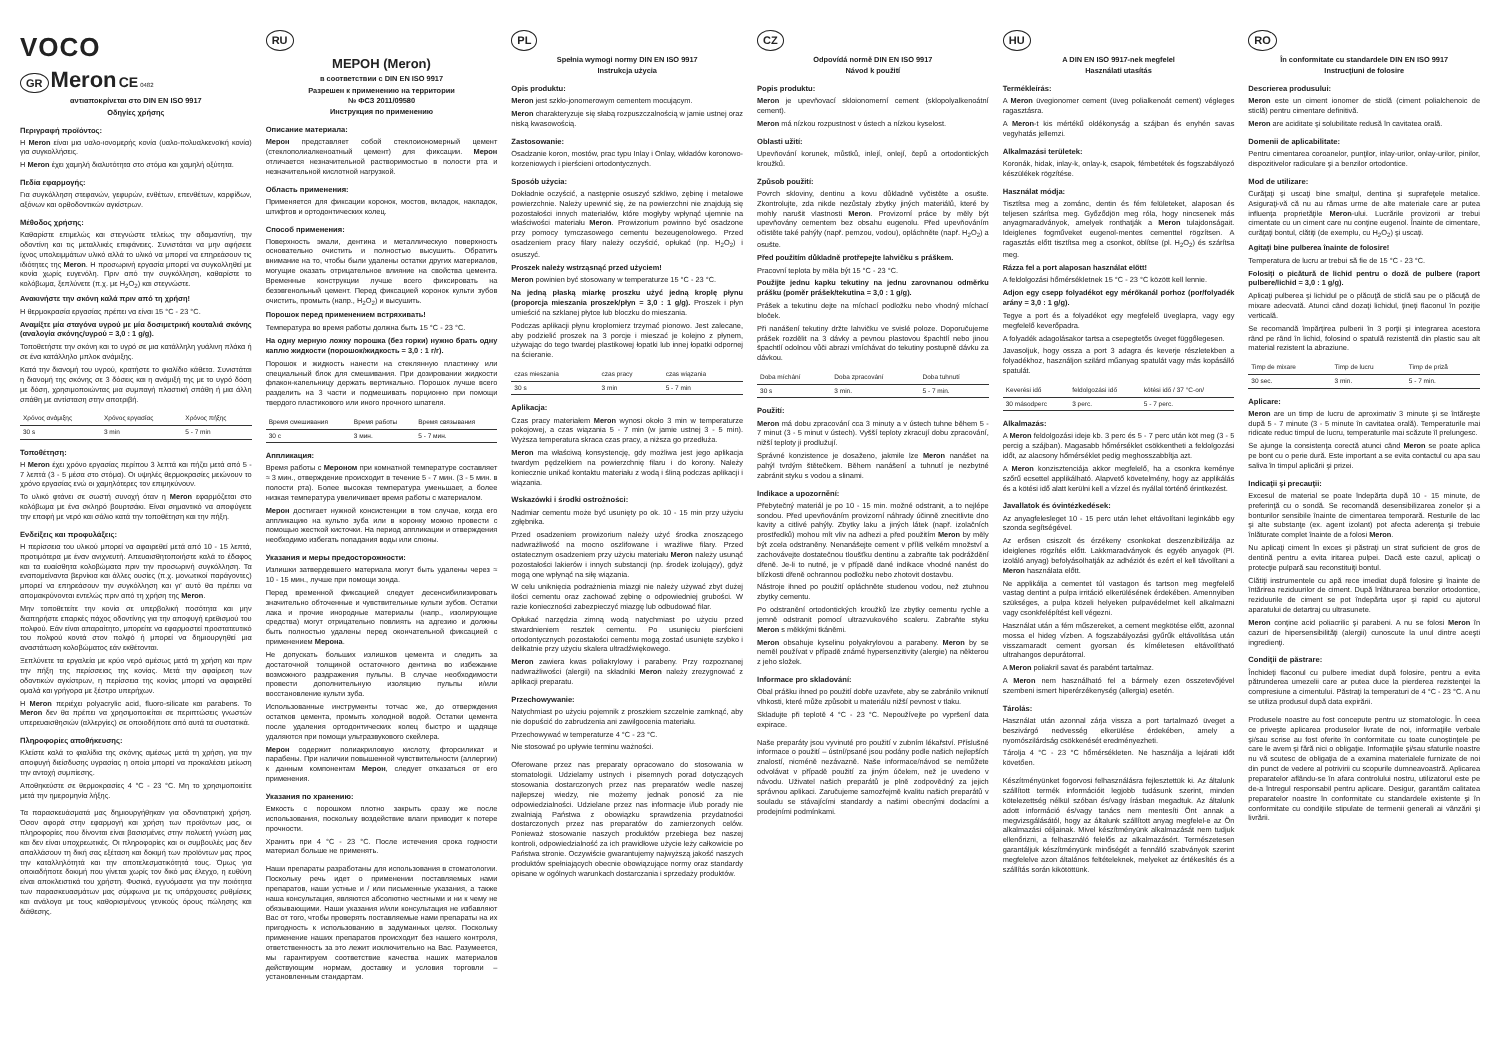VOCO
GR Meron CE 0482
αντιαποκρίνεται στο DIN EN ISO 9917
Οδηγίες χρήσης
Περιγραφή προϊόντος:
Η Meron είναι μια υαλο-ιονομερής κονία (υαλο-πολυαλκενοϊκή κονία) για συγκολλήσεις.
Η Meron έχει χαμηλή διαλυτότητα στο στόμα και χαμηλή οξύτητα.
Πεδία εφαρμογής:
Για συγκόλληση στεφανών, γεφυρών, ενθέτων, επενθέτων, καρφίδων, αξόνων και ορθοδοντικών αγκίστρων.
Μέθοδος χρήσης:
Καθαρίστε επιμελώς και στεγνώστε τελείως την αδαμαντίνη, την οδοντίνη και τις μεταλλικές επιφάνειες. Συνιστάται να μην αφήσετε ίχνος υπολειμμάτων υλικό αλλά το υλικό να μπορεί να επηρεάσουν τις ιδιότητες της Meron. Η προσωρινή εργασία μπορεί να συγκολληθεί με κονία χωρίς ευγενόλη. Πριν από την συγκόλληση, καθαρίστε το κολόβωμα, ξεπλύνετε (π.χ. με H<sub>2</sub>O<sub>2</sub>) και στεγνώστε.
Ανακινήστε την σκόνη καλά πριν από τη χρήση!
Η θερμοκρασία εργασίας πρέπει να είναι 15 °C - 23 °C.
Αναμίξτε μία σταγόνα υγρού με μία δοσιμετρική κουταλιά σκόνης (αναλογία σκόνης/υγρού = 3,0 : 1 g/g).
Τοποθετήστε την σκόνη και το υγρό σε μια κατάλληλη γυάλινη πλάκα ή σε ένα κατάλληλο μπλοκ ανάμιξης.
Κατά την διανομή του υγρού, κρατήστε το φιαλίδιο κάθετα. Συνιστάται η διανομή της σκόνης σε 3 δόσεις και η ανάμιξή της με το υγρό δόση με δόση, χρησιμοποιώντας μια συμπαγή πλαστική σπάθη ή μια άλλη σπάθη με αντίσταση στην αποτριβή.
| Χρόνος ανάμιξης | Χρόνος εργασίας | Χρόνος πήξης |
| --- | --- | --- |
| 30 s | 3 min | 5 - 7 min |
Τοποθέτηση:
Η Meron έχει χρόνο εργασίας περίπου 3 λεπτά και πήζει μετά από 5 - 7 λεπτά (3 - 5 μέσα στο στόμα). Οι υψηλές θερμοκρασίες μειώνουν το χρόνο εργασίας ενώ οι χαμηλότερες τον επιμηκύνουν.
Το υλικό φτάνει σε σωστή συνοχή όταν η Meron εφαρμόζεται στο κολόβωμα με ένα σκληρό βουρτσάκι. Είναι σημαντικό να αποφύγετε την επαφή με νερό και σάλιο κατά την τοποθέτηση και την πήξη.
Ενδείξεις και προφυλάξεις:
Η περίσσεια του υλικού μπορεί να αφαιρεθεί μετά από 10 - 15 λεπτά, προτιμότερα με έναν ανιχνευτή. Απευαισθητοποιήστε καλά το έδαφος και τα ευαίσθητα κολοβώματα πριν την προσωρινή συγκόλληση. Τα εναπομείναντα βερνίκια και άλλες ουσίες (π.χ. μονωτικοί παράγοντες) μπορεί να επηρεάσουν την συγκόλληση και γι' αυτό θα πρέπει να απομακρύνονται εντελώς πριν από τη χρήση της Meron.
Μην τοποθετείτε την κονία σε υπερβολική ποσότητα και μην διαπηρήστε επαρκές πάχος οδοντίνης για την αποφυγή ερεθισμού του πολφού. Εάν είναι απαραίτητο, μπορείτε να εφαρμοστεί προστατευτικό του πολφού κοντά στον πολφό ή μπορεί να δημιουργηθεί μια αναστάτωση κολοβώματος εάν εκθέτονται.
Ξεπλύνετε τα εργαλεία με κρύο νερό αμέσως μετά τη χρήση και πριν την πήξη της περίσσειας της κονίας. Μετά την αφαίρεση των οδοντικών αγκίστρων, η περίσσεια της κονίας μπορεί να αφαιρεθεί ομαλά και γρήγορα με ξέστρο υπερήχων.
Η Meron περιέχει polyacrylic acid, fluoro-silicate και parabens. Το Meron δεν θα πρέπει να χρησιμοποιείται σε περιπτώσεις γνωστών υπερευαισθησιών (αλλεργίες) σε οποιοδήποτε από αυτά τα συστατικά.
Πληροφορίες αποθήκευσης:
Κλείστε καλά το φιαλίδια της σκόνης αμέσως μετά τη χρήση, για την αποφυγή διείσδυσης υγρασίας η οποία μπορεί να προκαλέσει μείωση την αντοχή συμπίεσης.
Αποθηκεύστε σε θερμοκρασίες 4 °C - 23 °C. Μη το χρησιμοποιείτε μετά την ημερομηνία λήξης.
Τα παρασκευάσματά μας δημιουργήθηκαν για οδοντιατρική χρήση. Όσον αφορά στην εφαρμογή και χρήση των προϊόντων μας, οι πληροφορίες που δίνονται είναι βασισμένες στην πολυετή γνώση μας και δεν είναι υποχρεωτικές. Οι πληροφορίες και οι συμβουλές μας δεν απαλλάσουν τη δική σας εξέταση και δοκιμή των προϊόντων μας προς την καταλληλότητά και την αποτελεσματικότητά τους. Όμως για οποιαδήποτε δοκιμή που γίνεται χωρίς τον δικό μας έλεγχο, η ευθύνη είναι αποκλειστικά του χρήστη. Φυσικά, εγγυόμαστε για την ποιότητα των παρασκευασμάτων μας σύμφωνα με τις υπάρχουσες ρυθμίσεις και ανάλογα με τους καθορισμένους γενικούς όρους πώλησης και διάθεσης.
RU
МЕРОН (Meron)
в соответствии с DIN EN ISO 9917
Разрешен к применению на территории
№ ФСЗ 2011/09580
Инструкция по применению
Описание материала:
Мерон представляет собой стеклоиономерный цемент (стеклополиалкеноатный цемент) для фиксации. Мерон отличается незначительной растворимостью в полости рта и незначительной кислотной нагрузкой.
Область применения:
Применяется для фиксации коронок, мостов, вкладок, накладок, штифтов и ортодонтических колец.
Способ применения:
Поверхность эмали, дентина и металлическую поверхность основательно очистить и полностью высушить. Обратить внимание на то, чтобы были удалены остатки других материалов, могущие оказать отрицательное влияние на свойства цемента. Временные конструкции лучше всего фиксировать на безэвгенольный цемент. Перед фиксацией коронок культи зубов очистить, промыть (напр., H<sub>2</sub>O<sub>2</sub>) и высушить.
Порошок перед применением встряхивать!
Температура во время работы должна быть 15 °C - 23 °C.
На одну мерную ложку порошка (без горки) нужно брать одну каплю жидкости (порошок/жидкость = 3,0 : 1 г/г).
Порошок и жидкость нанести на стеклянную пластинку или специальный блок для смешивания. При дозировании жидкости флакон-капельницу держать вертикально. Порошок лучше всего разделить на 3 части и подмешивать порционно при помощи твердого пластикового или иного прочного шпателя.
| Время смешивания | Время работы | Время связывания |
| --- | --- | --- |
| 30 с | 3 мин. | 5 - 7 мин. |
Аппликация:
Время работы с Мероном при комнатной температуре составляет ≈ 3 мин., отверждение происходит в течение 5 - 7 мин. (3 - 5 мин. в полости рта). Более высокая температура уменьшает, а более низкая температура увеличивает время работы с материалом.
Мерон достигает нужной консистенции в том случае, когда его аппликацию на культю зуба или в коронку можно провести с помощью жесткой кисточки. На период аппликации и отверждения необходимо избегать попадания воды или слюны.
Указания и меры предосторожности:
Излишки затвердевшего материала могут быть удалены через ≈ 10 - 15 мин., лучше при помощи зонда.
Перед временной фиксацией следует десенсибилизировать значительно обточенные и чувствительные культи зубов. Остатки лака и прочие инородные материалы (напр., изолирующие средства) могут отрицательно повлиять на адгезию и должны быть полностью удалены перед окончательной фиксацией с применением Мерона.
Не допускать больших излишков цемента и следить за достаточной толщиной остаточного дентина во избежание возможного раздражения пульпы. В случае необходимости провести дополнительную изоляцию пульпы и/или восстановление культи зуба.
Использованные инструменты тотчас же, до отверждения остатков цемента, промыть холодной водой. Остатки цемента после удаления ортодонтических колец быстро и щадяще удаляются при помощи ультразвукового скейлера.
Мерон содержит полиакриловую кислоту, фторсиликат и парабены. При наличии повышенной чувствительности (аллергии) к данным компонентам Мерон, следует отказаться от его применения.
Указания по хранению:
Емкость с порошком плотно закрыть сразу же после использования, поскольку воздействие влаги приводит к потере прочности.
Хранить при 4 °C - 23 °C. После истечения срока годности материал больше не применять.
Наши препараты разработаны для использования в стоматологии. Поскольку речь идет о применении поставляемых нами препаратов, наши устные и / или письменные указания, а также наша консультация, являются абсолютно честными и ни к чему не обязывающими. Наши указания и/или консультация не избавляют Вас от того, чтобы проверять поставляемые нами препараты на их пригодность к использованию в задуманных целях. Поскольку применение наших препаратов происходит без нашего контроля, ответственность за это лежит исключительно на Вас. Разумеется, мы гарантируем соответствие качества наших материалов действующим нормам, доставку и условия торговли – установленным стандартам.
PL
Spełnia wymogi normy DIN EN ISO 9917
Instrukcja użycia
Opis produktu:
Meron jest szkło-jonomerowym cementem mocującym.
Meron charakteryzuje się słabą rozpuszczalnością w jamie ustnej oraz niską kwasowością.
Zastosowanie:
Osadzanie koron, mostów, prac typu Inlay i Onlay, wkładów koronowo-korzeniowych i pierścieni ortodontycznych.
Sposób użycia:
Dokładnie oczyścić, a następnie osuszyć szkliwo, zębinę i metalowe powierzchnie. Należy upewnić się, że na powierzchni nie znajdują się pozostałości innych materiałów, które mogłyby wpłynąć ujemnie na właściwości materiału Meron. Prowizorium powinno być osadzone przy pomocy tymczasowego cementu bezeugenolowego. Przed osadzeniem pracy filary należy oczyścić, opłukać (np. H<sub>2</sub>O<sub>2</sub>) i osuszyć.
Proszek należy wstrząsnąć przed użyciem!
Meron powinien być stosowany w temperaturze 15 °C - 23 °C.
Na jedną płaską miarkę proszku użyć jedną kroplę płynu (proporcja mieszania proszek/płyn = 3,0 : 1 g/g). Proszek i płyn umieścić na szklanej płytce lub bloczku do mieszania.
Podczas aplikacji płynu kroplomierz trzymać pionowo. Jest zalecane, aby podzielić proszek na 3 porcje i mieszać je kolejno z płynem, używając do tego twardej plastikowej łopatki lub innej łopatki odpornej na ścieranie.
| czas mieszania | czas pracy | czas wiązania |
| --- | --- | --- |
| 30 s | 3 min | 5 - 7 min |
Aplikacja:
Czas pracy materiałem Meron wynosi około 3 min w temperaturze pokojowej, a czas wiązania 5 - 7 min (w jamie ustnej 3 - 5 min). Wyższa temperatura skraca czas pracy, a niższa go przedłuża.
Meron ma właściwą konsystencję, gdy możliwa jest jego aplikacja twardym pędzelkiem na powierzchnię filaru i do korony. Należy koniecznie unikać kontaktu materiału z wodą i śliną podczas aplikacji i wiązania.
Wskazówki i środki ostrożności:
Nadmiar cementu może być usunięty po ok. 10 - 15 min przy użyciu zgłębnika.
Przed osadzeniem prowizorium należy użyć środka znoszącego nadwrażliwość na mocno oszlifowane i wrażliwe filary. Przed ostatecznym osadzeniem przy użyciu materiału Meron należy usunąć pozostałości lakierów i innych substancji (np. środek izolujący), gdyż mogą one wpłynąć na siłę wiązania.
W celu uniknięcia podrażnienia miazgi nie należy używać zbyt dużej ilości cementu oraz zachować zębinę o odpowiedniej grubości. W razie konieczności zabezpieczyć miazgę lub odbudować filar.
Opłukać narzędzia zimną wodą natychmiast po użyciu przed stwardnieniem resztek cementu. Po usunięciu pierścieni ortodontycznych pozostałości cementu mogą zostać usunięte szybko i delikatnie przy użyciu skalera ultradźwiękowego.
Meron zawiera kwas poliakrylowy i parabeny. Przy rozpoznanej nadwrażliwości (alergii) na składniki Meron należy zrezygnować z aplikacji preparatu.
Przechowywanie:
Natychmiast po użyciu pojemnik z proszkiem szczelnie zamknąć, aby nie dopuścić do zabrudzenia ani zawilgocenia materiału.
Przechowywać w temperaturze 4 °C - 23 °C.
Nie stosować po upływie terminu ważności.
Oferowane przez nas preparaty opracowano do stosowania w stomatologii. Udzielamy ustnych i pisemnych porad dotyczących stosowania dostarczonych przez nas preparatów wedle naszej najlepszej wiedzy, nie możemy jednak ponosić za nie odpowiedzialności. Udzielane przez nas informacje i/lub porady nie zwalniają Państwa z obowiązku sprawdzenia przydatności dostarczonych przez nas preparatów do zamierzonych celów. Ponieważ stosowanie naszych produktów przebiega bez naszej kontroli, odpowiedzialność za ich prawidłowe użycie leży całkowicie po Państwa stronie. Oczywiście gwarantujemy najwyższą jakość naszych produktów spełniających obecnie obowiązujące normy oraz standardy opisane w ogólnych warunkach dostarczania i sprzedaży produktów.
CZ
Odpovídá normě DIN EN ISO 9917
Návod k použití
Popis produktu:
Meron je upevňovací skloionomerní cement (sklopolyalkenoátní cement).
Meron má nízkou rozpustnost v ústech a nízkou kyselost.
Oblasti užití:
Upevňování korunek, můstků, inlejí, onlejí, čepů a ortodontických kroužků.
Způsob použití:
Povrch skloviny, dentinu a kovu důkladně vyčistěte a osušte. Zkontrolujte, zda nikde nezůstaly zbytky jiných materiálů, které by mohly narušit vlastnosti Meron. Provizorní práce by měly být upevňovány cementem bez obsahu eugenolu. Před upevňováním očistěte také pahýly (např. pemzou, vodou), opláchněte (např. H<sub>2</sub>O<sub>2</sub>) a osušte.
Před použitím důkladně protřepejte lahvičku s práškem.
Pracovní teplota by měla být 15 °C - 23 °C.
Použijte jednu kapku tekutiny na jednu zarovnanou odměrku prášku (poměr prášek/tekutina = 3,0 : 1 g/g).
Prášek a tekutinu dejte na míchací podložku nebo vhodný míchací bloček.
Při nanášení tekutiny držte lahvičku ve svislé poloze. Doporučujeme prášek rozdělit na 3 dávky a pevnou plastovou špachtlí nebo jinou špachtlí odolnou vůči abrazi vmíchávat do tekutiny postupně dávku za dávkou.
| Doba míchání | Doba zpracování | Doba tuhnutí |
| --- | --- | --- |
| 30 s | 3 min. | 5 - 7 min. |
Použití:
Meron má dobu zpracování cca 3 minuty a v ústech tuhne během 5 - 7 minut (3 - 5 minut v ústech). Vyšší teploty zkracují dobu zpracování, nižší teploty ji prodlužují.
Správné konzistence je dosaženo, jakmile lze Meron nanášet na pahýl tvrdým štětečkem. Během nanášení a tuhnutí je nezbytné zabránit styku s vodou a slinami.
Indikace a upozornění:
Přebytečný materiál je po 10 - 15 min. možné odstranit, a to nejlépe sondou. Před upevňováním provizorní náhrady účinně znecitlivte dno kavity a citlivé pahýly. Zbytky laku a jiných látek (např. izolačních prostředků) mohou mít vliv na adhezi a před použitím Meron by měly být zcela odstraněny. Nenanášejte cement v příliš velkém množství a zachovávejte dostatečnou tloušťku dentinu a zabraňte tak podráždění dřeně. Je-li to nutné, je v případě dané indikace vhodné nanést do blízkosti dřeně ochrannou podložku nebo zhotovit dostavbu.
Nástroje ihned po použití opláchněte studenou vodou, než ztuhnou zbytky cementu.
Po odstranění ortodontických kroužků lze zbytky cementu rychle a jemně odstranit pomocí ultrazvukového scaleru. Zabraňte styku Meron s měkkými tkáněmi.
Meron obsahuje kyselinu polyakrylovou a parabeny. Meron by se neměl používat v případě známé hypersenzitivity (alergie) na některou z jeho složek.
Informace pro skladování:
Obal prášku ihned po použití dobře uzavřete, aby se zabránilo vniknutí vlhkosti, které může způsobit u materiálu nižší pevnost v tlaku.
Skladujte při teplotě 4 °C - 23 °C. Nepoužívejte po vypršení data expirace.
Naše preparáty jsou vyvinuté pro použití v zubním lékařství. Příslušné informace o použití – ústní/psané jsou podány podle našich nejlepších znalostí, nicméně nezávazně. Naše informace/návod se nemůžete odvolávat v případě použití za jiným účelem, než je uvedeno v návodu. Uživatel našich preparátů je plně zodpovědný za jejich správnou aplikaci. Zaručujeme samozřejmě kvalitu našich preparátů v souladu se stávajícími standardy a našimi obecnými dodacími a prodejními podmínkami.
HU
A DIN EN ISO 9917-nek megfelel
Használati utasítás
Termékleírás:
A Meron üvegionomer cement (üveg polialkenoát cement) végleges ragasztásra.
A Meron-t kis mértékű oldékonyság a szájban és enyhén savas vegyhatás jellemzi.
Alkalmazási területek:
Koronák, hidak, inlay-k, onlay-k, csapok, fémbetétek és fogszabályozó készülékek rögzítése.
Használat módja:
Tisztítsa meg a zománc, dentin és fém felületeket, alaposan és teljesen szárítsa meg. Győződjön meg róla, hogy nincsenek más anyagmaradványok, amelyek ronthatják a Meron tulajdonságait. Ideiglenes fogműveket eugenol-mentes cementtel rögzítsen. A ragasztás előtt tisztítsa meg a csonkot, öblítse (pl. H<sub>2</sub>O<sub>2</sub>) és szárítsa meg.
Rázza fel a port alaposan használat előtt!
A feldolgozási hőmérsékletnek 15 °C - 23 °C között kell lennie.
Adjon egy csepp folyadékot egy mérőkanál porhoz (por/folyadék arány = 3,0 : 1 g/g).
Tegye a port és a folyadékot egy megfelelő üveglapra, vagy egy megfelelő keverőpadra.
A folyadék adagolásakor tartsa a csepegtetős üveget függőlegesen.
Javasoljuk, hogy ossza a port 3 adagra és keverje részletekben a folyadékhoz, használjon szilárd műanyag spatulát vagy más kopásálló spatulát.
| Keverési idő | feldolgozási idő | kötési idő / 37 °C-on/ |
| --- | --- | --- |
| 30 másodperc | 3 perc. | 5 - 7 perc. |
Alkalmazás:
A Meron feldolgozási ideje kb. 3 perc és 5 - 7 perc után köt meg (3 - 5 percig a szájban). Magasabb hőmérséklet csökkentheti a feldolgozási időt, az alacsony hőmérséklet pedig meghosszabbítja azt.
A Meron konzisztenciája akkor megfelelő, ha a csonkra keménye szőrű ecsettel applikálható. Alapvető követelmény, hogy az applikálás és a kötési idő alatt kerülni kell a vízzel és nyállal történő érintkezést.
Javallatok és óvintézkedések:
Az anyagfelesleget 10 - 15 perc után lehet eltávolítani leginkább egy szonda segítségével.
Az erősen csiszolt és érzékeny csonkokat deszenzibilizálja az ideiglenes rögzítés előtt. Lakkmaradványok és egyéb anyagok (Pl. izoláló anyag) befolyásolhatják az adhéziót és ezért el kell távolítani a Meron használata előtt.
Ne applikálja a cementet túl vastagon és tartson meg megfelelő vastag dentint a pulpa irritáció elkerülésének érdekében. Amennyiben szükséges, a pulpa közeli helyeken pulpavédelmet kell alkalmazni vagy csonkfelépítést kell végezni.
Használat után a fém műszereket, a cement megkötése előtt, azonnal mossa el hideg vízben. A fogszabályozási gyűrűk eltávolítása után visszamaradt cement gyorsan és kíméletesen eltávolítható ultrahangos depurátorral.
A Meron poliakril savat és parabént tartalmaz.
A Meron nem használható fel a bármely ezen összetevőjével szembeni ismert hiperérzékenység (allergia) esetén.
Tárolás:
Használat után azonnal zárja vissza a port tartalmazó üveget a beszivárgó nedvesség elkerülése érdekében, amely a nyomószilárdság csökkenését eredményezheti.
Tárolja 4 °C - 23 °C hőmérsékleten. Ne használja a lejárati időt követően.
Készítményünket fogorvosi felhasználásra fejlesztettük ki. Az általunk szállított termék információit legjobb tudásunk szerint, minden kötelezettség nélkül szóban és/vagy írásban megadtuk. Az általunk adott információ és/vagy tanács nem mentesíti Önt annak a megvizsgálásától, hogy az általunk szállított anyag megfelel-e az Ön alkalmazási céljainak. Mivel készítményünk alkalmazását nem tudjuk ellenőrizni, a felhasználó felelős az alkalmazásért. Természetesen garantáljuk készítményünk minőségét a fennálló szabványok szerint megfelelve azon általános feltételeknek, melyeket az értékesítés és a szállítás során kikötöttünk.
RO
În conformitate cu standardele DIN EN ISO 9917
Instrucţiuni de folosire
Descrierea produsului:
Meron este un ciment ionomer de sticlă (ciment polialchenoic de sticlă) pentru cimentare definitivă.
Meron are aciditate şi solubilitate redusă în cavitatea orală.
Domenii de aplicabilitate:
Pentru cimentarea coroanelor, punţilor, inlay-urilor, onlay-urilor, pinilor, dispozitivelor radiculare şi a benzilor ortodontice.
Mod de utilizare:
Curăţaţi şi uscaţi bine smalţul, dentina şi suprafeţele metalice. Asiguraţi-vă că nu au rămas urme de alte materiale care ar putea influenţa proprietăţile Meron-ului. Lucrările provizorii ar trebui cimentate cu un ciment care nu conţine eugenol. Înainte de cimentare, curăţaţi bontul, clătiţi (de exemplu, cu H<sub>2</sub>O<sub>2</sub>) şi uscaţi.
Agitaţi bine pulberea înainte de folosire!
Temperatura de lucru ar trebui să fie de 15 °C - 23 °C.
Folosiţi o picătură de lichid pentru o doză de pulbere (raport pulbere/lichid = 3,0 : 1 g/g).
Aplicaţi pulberea şi lichidul pe o plăcuţă de sticlă sau pe o plăcuţă de mixare adecvată. Atunci când dozaţi lichidul, ţineţi flaconul în poziţie verticală.
Se recomandă împărţirea pulberii în 3 porţii şi integrarea acestora rând pe rând în lichid, folosind o spatulă rezistentă din plastic sau alt material rezistent la abraziune.
| Timp de mixare | Timp de lucru | Timp de priză |
| --- | --- | --- |
| 30 sec. | 3 min. | 5 - 7 min. |
Aplicare:
Meron are un timp de lucru de aproximativ 3 minute şi se întăreşte după 5 - 7 minute (3 - 5 minute în cavitatea orală). Temperaturile mai ridicate reduc timpul de lucru, temperaturile mai scăzute îl prelungesc.
Se ajunge la consistenţa corectă atunci când Meron se poate aplica pe bont cu o perie dură. Este important a se evita contactul cu apa sau saliva în timpul aplicării şi prizei.
Indicaţii şi precauţii:
Excesul de material se poate îndepărta după 10 - 15 minute, de preferinţă cu o sondă. Se recomandă desensibilizarea zonelor şi a bonturilor sensibile înainte de cimentarea temporară. Resturile de lac şi alte substanţe (ex. agent izolant) pot afecta aderenţa şi trebuie înlăturate complet înainte de a folosi Meron.
Nu aplicaţi ciment în exces şi păstraţi un strat suficient de gros de dentină pentru a evita iritarea pulpei. Dacă este cazul, aplicaţi o protecţie pulpară sau reconstituiţi bontul.
Clătiţi instrumentele cu apă rece imediat după folosire şi înainte de întărirea reziduurilor de ciment. După înlăturarea benzilor ortodontice, reziduurile de ciment se pot îndepărta uşor şi rapid cu ajutorul aparatului de detartraj cu ultrasunete.
Meron conţine acid poliacrilic şi parabeni. A nu se folosi Meron în cazuri de hipersensibilităţi (alergii) cunoscute la unul dintre aceşti ingredienţi.
Condiţii de păstrare:
Închideţi flaconul cu pulbere imediat după folosire, pentru a evita pătrunderea umezelii care ar putea duce la pierderea rezistenţei la compresiune a cimentului. Păstraţi la temperaturi de 4 °C - 23 °C. A nu se utiliza produsul după data expirării.
Produsele noastre au fost concepute pentru uz stomatologic. În ceea ce priveşte aplicarea produselor livrate de noi, informaţiile verbale şi/sau scrise au fost oferite în conformitate cu toate cunoştinţele pe care le avem şi fără nici o obligaţie. Informaţiile şi/sau sfaturile noastre nu vă scutesc de obligaţia de a examina materialele furnizate de noi din punct de vedere al potrivirii cu scopurile dumneavoastră. Aplicarea preparatelor aflându-se în afara controlului nostru, utilizatorul este pe de-a întregul responsabil pentru aplicare. Desigur, garantăm calitatea preparatelor noastre în conformitate cu standardele existente şi în conformitate cu condiţiile stipulate de termenii generali ai vânzării şi livrării.